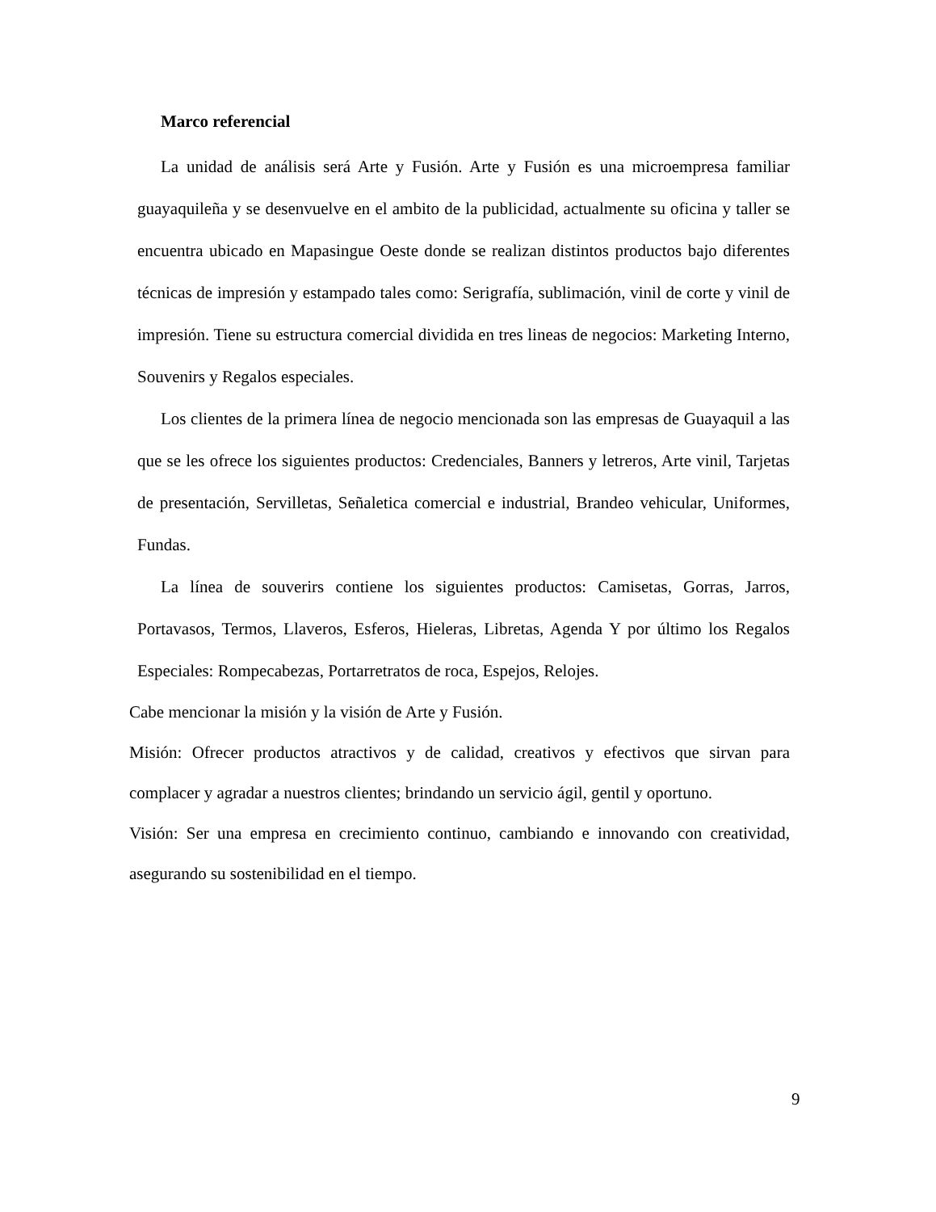Marco referencial
La unidad de análisis será Arte y Fusión. Arte y Fusión es una microempresa familiar guayaquileña y se desenvuelve en el ambito de la publicidad, actualmente su oficina y taller se encuentra ubicado en Mapasingue Oeste donde se realizan distintos productos bajo diferentes técnicas de impresión y estampado tales como: Serigrafía, sublimación, vinil de corte y vinil de impresión. Tiene su estructura comercial dividida en tres lineas de negocios: Marketing Interno, Souvenirs y Regalos especiales.
Los clientes de la primera línea de negocio mencionada son las empresas de Guayaquil a las que se les ofrece los siguientes productos: Credenciales, Banners y letreros, Arte vinil, Tarjetas de presentación, Servilletas, Señaletica comercial e industrial, Brandeo vehicular, Uniformes, Fundas.
La línea de souverirs contiene los siguientes productos: Camisetas, Gorras, Jarros, Portavasos, Termos, Llaveros, Esferos, Hieleras, Libretas, Agenda Y por último los Regalos Especiales: Rompecabezas, Portarretratos de roca, Espejos, Relojes.
Cabe mencionar la misión y la visión de Arte y Fusión.
Misión: Ofrecer productos atractivos y de calidad, creativos y efectivos que sirvan para complacer y agradar a nuestros clientes; brindando un servicio ágil, gentil y oportuno.
Visión: Ser una empresa en crecimiento continuo, cambiando e innovando con creatividad, asegurando su sostenibilidad en el tiempo.
9